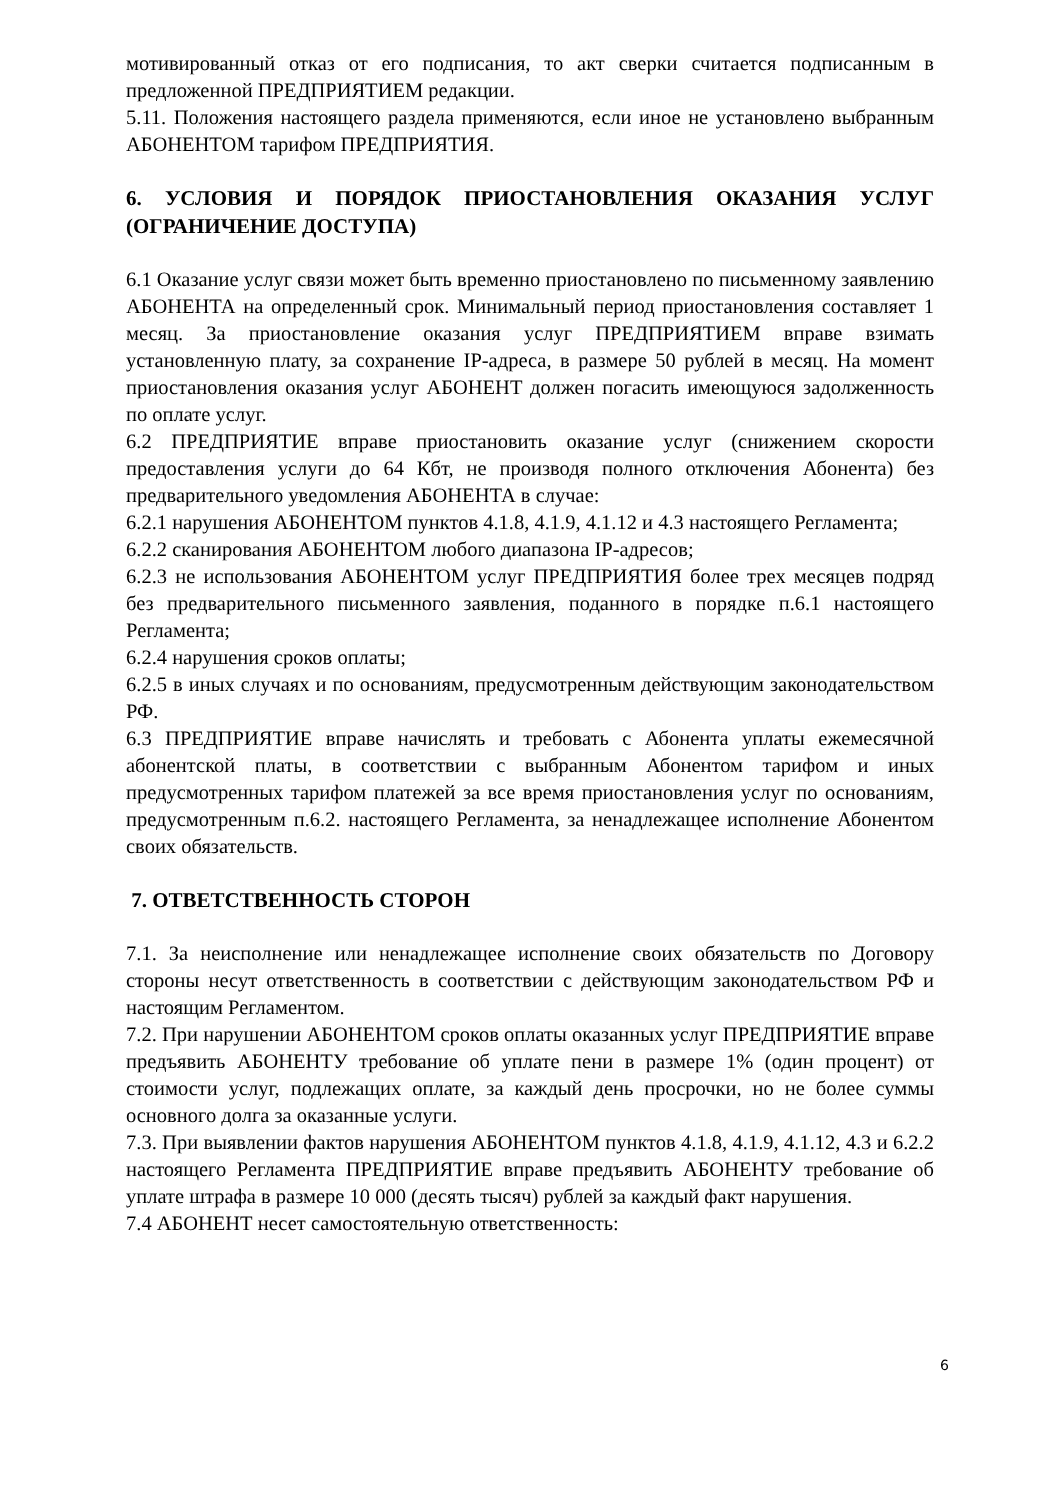мотивированный отказ от его подписания, то акт сверки считается подписанным в предложенной ПРЕДПРИЯТИЕМ редакции.
5.11. Положения настоящего раздела применяются, если иное не установлено выбранным АБОНЕНТОМ тарифом ПРЕДПРИЯТИЯ.
6. УСЛОВИЯ И ПОРЯДОК ПРИОСТАНОВЛЕНИЯ ОКАЗАНИЯ УСЛУГ (ОГРАНИЧЕНИЕ ДОСТУПА)
6.1 Оказание услуг связи может быть временно приостановлено по письменному заявлению АБОНЕНТА на определенный срок. Минимальный период приостановления составляет 1 месяц. За приостановление оказания услуг ПРЕДПРИЯТИЕМ вправе взимать установленную плату, за сохранение IP-адреса, в размере 50 рублей в месяц. На момент приостановления оказания услуг АБОНЕНТ должен погасить имеющуюся задолженность по оплате услуг.
6.2 ПРЕДПРИЯТИЕ вправе приостановить оказание услуг (снижением скорости предоставления услуги до 64 Кбт, не производя полного отключения Абонента) без предварительного уведомления АБОНЕНТА в случае:
6.2.1 нарушения АБОНЕНТОМ пунктов 4.1.8, 4.1.9, 4.1.12 и 4.3 настоящего Регламента;
6.2.2 сканирования АБОНЕНТОМ любого диапазона IP-адресов;
6.2.3 не использования АБОНЕНТОМ услуг ПРЕДПРИЯТИЯ более трех месяцев подряд без предварительного письменного заявления, поданного в порядке п.6.1 настоящего Регламента;
6.2.4 нарушения сроков оплаты;
6.2.5 в иных случаях и по основаниям, предусмотренным действующим законодательством РФ.
6.3 ПРЕДПРИЯТИЕ вправе начислять и требовать с Абонента уплаты ежемесячной абонентской платы, в соответствии с выбранным Абонентом тарифом и иных предусмотренных тарифом платежей за все время приостановления услуг по основаниям, предусмотренным п.6.2. настоящего Регламента, за ненадлежащее исполнение Абонентом своих обязательств.
7. ОТВЕТСТВЕННОСТЬ СТОРОН
7.1. За неисполнение или ненадлежащее исполнение своих обязательств по Договору стороны несут ответственность в соответствии с действующим законодательством РФ и настоящим Регламентом.
7.2. При нарушении АБОНЕНТОМ сроков оплаты оказанных услуг ПРЕДПРИЯТИЕ вправе предъявить АБОНЕНТУ требование об уплате пени в размере 1% (один процент) от стоимости услуг, подлежащих оплате, за каждый день просрочки, но не более суммы основного долга за оказанные услуги.
7.3. При выявлении фактов нарушения АБОНЕНТОМ пунктов 4.1.8, 4.1.9, 4.1.12, 4.3 и 6.2.2 настоящего Регламента ПРЕДПРИЯТИЕ вправе предъявить АБОНЕНТУ требование об уплате штрафа в размере 10 000 (десять тысяч) рублей за каждый факт нарушения.
7.4 АБОНЕНТ несет самостоятельную ответственность:
6